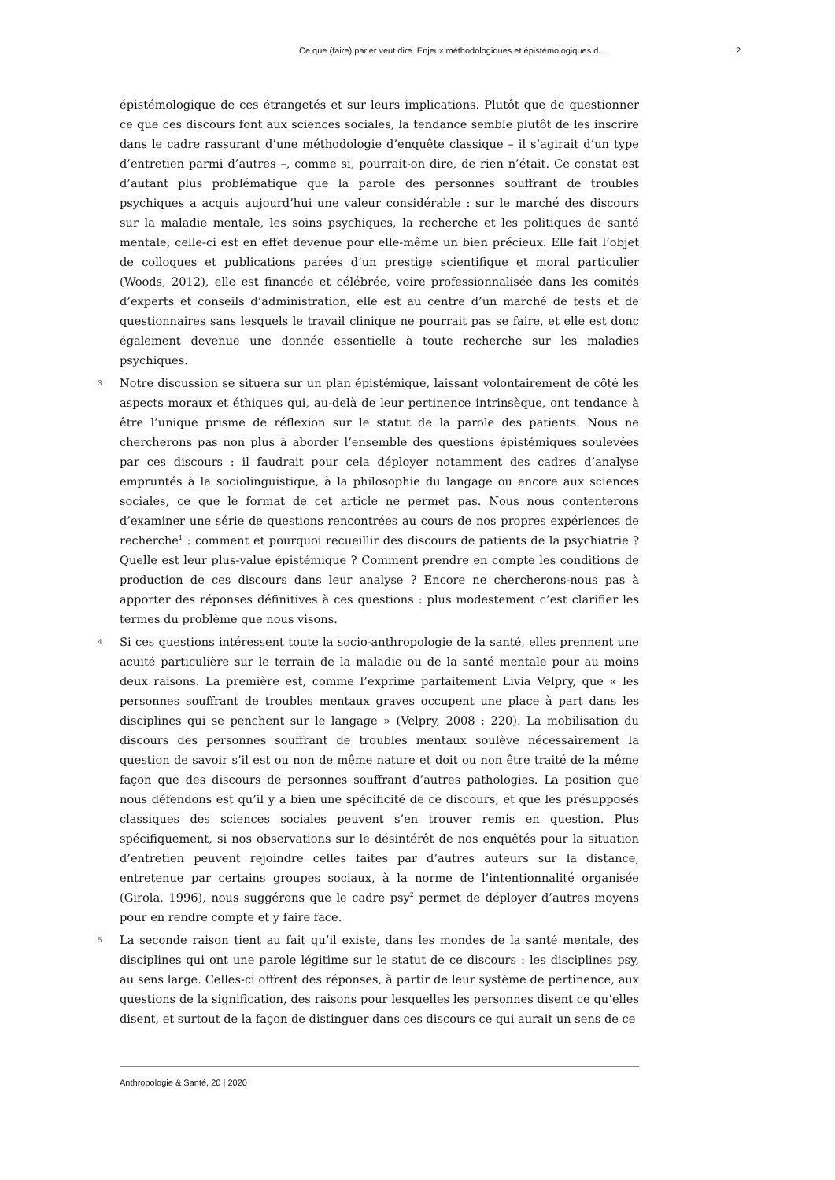Ce que (faire) parler veut dire. Enjeux méthodologiques et épistémologiques d... 2
épistémologique de ces étrangetés et sur leurs implications. Plutôt que de questionner ce que ces discours font aux sciences sociales, la tendance semble plutôt de les inscrire dans le cadre rassurant d’une méthodologie d’enquête classique – il s’agirait d’un type d’entretien parmi d’autres –, comme si, pourrait-on dire, de rien n’était. Ce constat est d’autant plus problématique que la parole des personnes souffrant de troubles psychiques a acquis aujourd’hui une valeur considérable : sur le marché des discours sur la maladie mentale, les soins psychiques, la recherche et les politiques de santé mentale, celle-ci est en effet devenue pour elle-même un bien précieux. Elle fait l’objet de colloques et publications parées d’un prestige scientifique et moral particulier (Woods, 2012), elle est financée et célébrée, voire professionnalisée dans les comités d’experts et conseils d’administration, elle est au centre d’un marché de tests et de questionnaires sans lesquels le travail clinique ne pourrait pas se faire, et elle est donc également devenue une donnée essentielle à toute recherche sur les maladies psychiques.
3 Notre discussion se situera sur un plan épistémique, laissant volontairement de côté les aspects moraux et éthiques qui, au-delà de leur pertinence intrinsèque, ont tendance à être l’unique prisme de réflexion sur le statut de la parole des patients. Nous ne chercherons pas non plus à aborder l’ensemble des questions épistémiques soulevées par ces discours : il faudrait pour cela déployer notamment des cadres d’analyse empruntés à la sociolinguistique, à la philosophie du langage ou encore aux sciences sociales, ce que le format de cet article ne permet pas. Nous nous contenterons d’examiner une série de questions rencontrées au cours de nos propres expériences de recherche<sup>1</sup> : comment et pourquoi recueillir des discours de patients de la psychiatrie ? Quelle est leur plus-value épistémique ? Comment prendre en compte les conditions de production de ces discours dans leur analyse ? Encore ne chercherons-nous pas à apporter des réponses définitives à ces questions : plus modestement c’est clarifier les termes du problème que nous visons.
4 Si ces questions intéressent toute la socio-anthropologie de la santé, elles prennent une acuité particulière sur le terrain de la maladie ou de la santé mentale pour au moins deux raisons. La première est, comme l’exprime parfaitement Livia Velpry, que « les personnes souffrant de troubles mentaux graves occupent une place à part dans les disciplines qui se penchent sur le langage » (Velpry, 2008 : 220). La mobilisation du discours des personnes souffrant de troubles mentaux soulève nécessairement la question de savoir s’il est ou non de même nature et doit ou non être traité de la même façon que des discours de personnes souffrant d’autres pathologies. La position que nous défendons est qu’il y a bien une spécificité de ce discours, et que les présupposés classiques des sciences sociales peuvent s’en trouver remis en question. Plus spécifiquement, si nos observations sur le désintérêt de nos enquêtés pour la situation d’entretien peuvent rejoindre celles faites par d’autres auteurs sur la distance, entretenue par certains groupes sociaux, à la norme de l’intentionnalité organisée (Girola, 1996), nous suggérons que le cadre psy<sup>2</sup> permet de déployer d’autres moyens pour en rendre compte et y faire face.
5 La seconde raison tient au fait qu’il existe, dans les mondes de la santé mentale, des disciplines qui ont une parole légitime sur le statut de ce discours : les disciplines psy, au sens large. Celles-ci offrent des réponses, à partir de leur système de pertinence, aux questions de la signification, des raisons pour lesquelles les personnes disent ce qu’elles disent, et surtout de la façon de distinguer dans ces discours ce qui aurait un sens de ce
Anthropologie & Santé, 20 | 2020